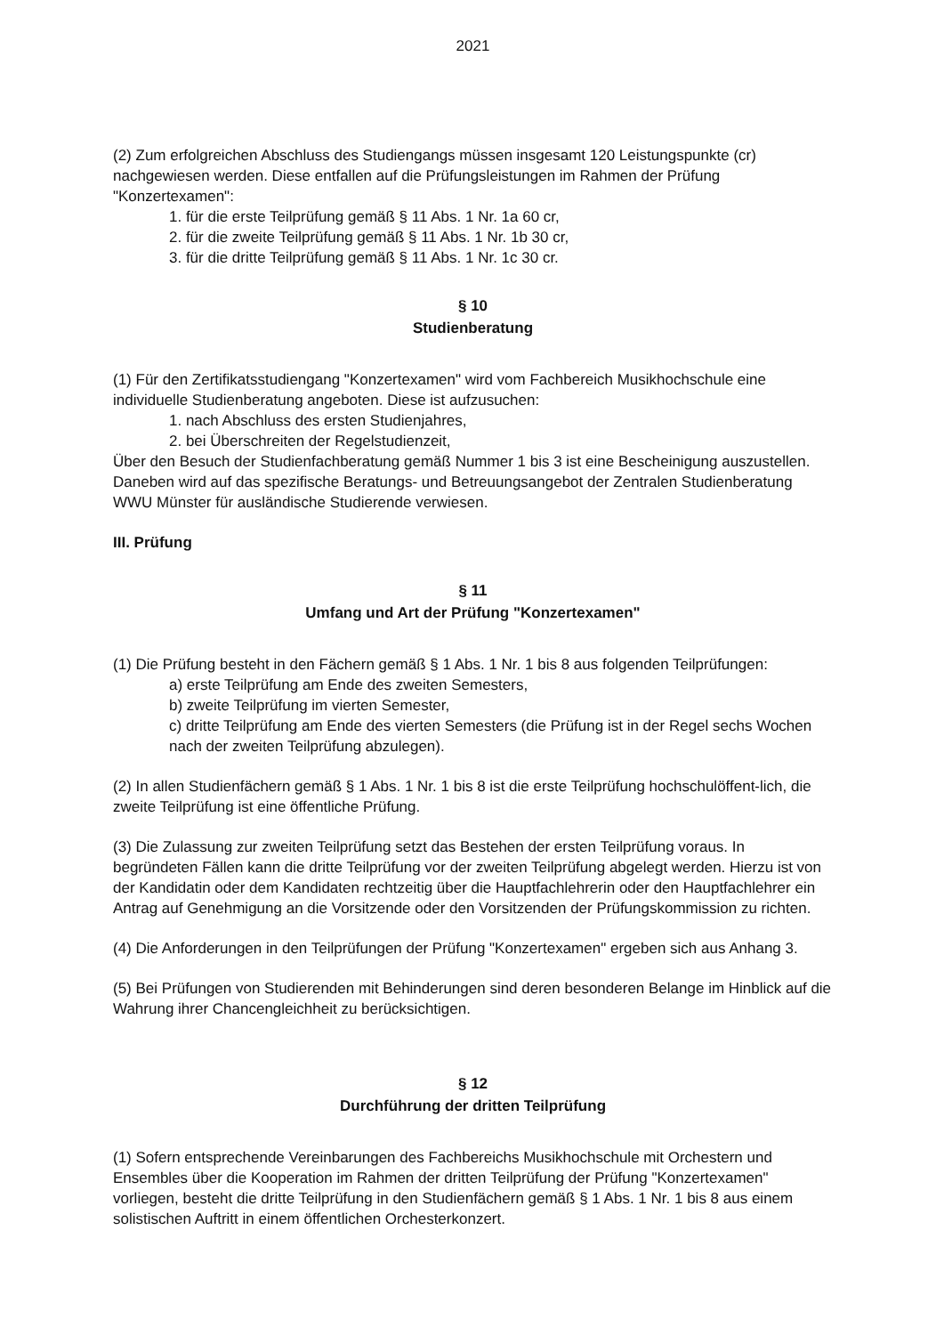2021
(2) Zum erfolgreichen Abschluss des Studiengangs müssen insgesamt 120 Leistungspunkte (cr) nachgewiesen werden. Diese entfallen auf die Prüfungsleistungen im Rahmen der Prüfung "Konzertexamen":
1. für die erste Teilprüfung gemäß § 11 Abs. 1 Nr. 1a 60 cr,
2. für die zweite Teilprüfung gemäß § 11 Abs. 1 Nr. 1b 30 cr,
3. für die dritte Teilprüfung gemäß § 11 Abs. 1 Nr. 1c 30 cr.
§ 10
Studienberatung
(1) Für den Zertifikatsstudiengang "Konzertexamen" wird vom Fachbereich Musikhochschule eine individuelle Studienberatung angeboten. Diese ist aufzusuchen:
1. nach Abschluss des ersten Studienjahres,
2. bei Überschreiten der Regelstudienzeit,
Über den Besuch der Studienfachberatung gemäß Nummer 1 bis 3 ist eine Bescheinigung auszustellen. Daneben wird auf das spezifische Beratungs- und Betreuungsangebot der Zentralen Studienberatung WWU Münster für ausländische Studierende verwiesen.
III. Prüfung
§ 11
Umfang und Art der Prüfung "Konzertexamen"
(1) Die Prüfung besteht in den Fächern gemäß § 1 Abs. 1 Nr. 1 bis 8 aus folgenden Teilprüfungen:
a) erste Teilprüfung am Ende des zweiten Semesters,
b) zweite Teilprüfung im vierten Semester,
c) dritte Teilprüfung am Ende des vierten Semesters (die Prüfung ist in der Regel sechs Wochen nach der zweiten Teilprüfung abzulegen).
(2) In allen Studienfächern gemäß § 1 Abs. 1 Nr. 1 bis 8 ist die erste Teilprüfung hochschulöffent-lich, die zweite Teilprüfung ist eine öffentliche Prüfung.
(3) Die Zulassung zur zweiten Teilprüfung setzt das Bestehen der ersten Teilprüfung voraus. In begründeten Fällen kann die dritte Teilprüfung vor der zweiten Teilprüfung abgelegt werden. Hierzu ist von der Kandidatin oder dem Kandidaten rechtzeitig über die Hauptfachlehrerin oder den Hauptfachlehrer ein Antrag auf Genehmigung an die Vorsitzende oder den Vorsitzenden der Prüfungskommission zu richten.
(4) Die Anforderungen in den Teilprüfungen der Prüfung "Konzertexamen" ergeben sich aus Anhang 3.
(5) Bei Prüfungen von Studierenden mit Behinderungen sind deren besonderen Belange im Hinblick auf die Wahrung ihrer Chancengleichheit zu berücksichtigen.
§ 12
Durchführung der dritten Teilprüfung
(1) Sofern entsprechende Vereinbarungen des Fachbereichs Musikhochschule mit Orchestern und Ensembles über die Kooperation im Rahmen der dritten Teilprüfung der Prüfung "Konzertexamen" vorliegen, besteht die dritte Teilprüfung in den Studienfächern gemäß § 1 Abs. 1 Nr. 1 bis 8 aus einem solistischen Auftritt in einem öffentlichen Orchesterkonzert.